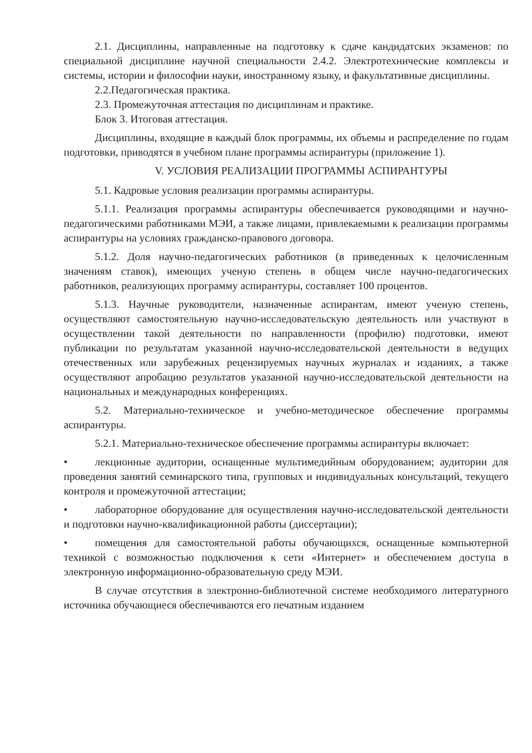2.1. Дисциплины, направленные на подготовку к сдаче кандидатских экзаменов: по специальной дисциплине научной специальности 2.4.2. Электротехнические комплексы и системы, истории и философии науки, иностранному языку, и факультативные дисциплины.
2.2.Педагогическая практика.
2.3. Промежуточная аттестация по дисциплинам и практике.
Блок 3. Итоговая аттестация.
Дисциплины, входящие в каждый блок программы, их объемы и распределение по годам подготовки, приводятся в учебном плане программы аспирантуры (приложение 1).
V. УСЛОВИЯ РЕАЛИЗАЦИИ ПРОГРАММЫ АСПИРАНТУРЫ
5.1. Кадровые условия реализации программы аспирантуры.
5.1.1. Реализация программы аспирантуры обеспечивается руководящими и научно-педагогическими работниками МЭИ, а также лицами, привлекаемыми к реализации программы аспирантуры на условиях гражданско-правового договора.
5.1.2. Доля научно-педагогических работников (в приведенных к целочисленным значениям ставок), имеющих ученую степень в общем числе научно-педагогических работников, реализующих программу аспирантуры, составляет 100 процентов.
5.1.3. Научные руководители, назначенные аспирантам, имеют ученую степень, осуществляют самостоятельную научно-исследовательскую деятельность или участвуют в осуществлении такой деятельности по направленности (профилю) подготовки, имеют публикации по результатам указанной научно-исследовательской деятельности в ведущих отечественных или зарубежных рецензируемых научных журналах и изданиях, а также осуществляют апробацию результатов указанной научно-исследовательской деятельности на национальных и международных конференциях.
5.2. Материально-техническое и учебно-методическое обеспечение программы аспирантуры.
5.2.1. Материально-техническое обеспечение программы аспирантуры включает:
• лекционные аудитории, оснащенные мультимедийным оборудованием; аудитории для проведения занятий семинарского типа, групповых и индивидуальных консультаций, текущего контроля и промежуточной аттестации;
• лабораторное оборудование для осуществления научно-исследовательской деятельности и подготовки научно-квалификационной работы (диссертации);
• помещения для самостоятельной работы обучающихся, оснащенные компьютерной техникой с возможностью подключения к сети «Интернет» и обеспечением доступа в электронную информационно-образовательную среду МЭИ.
В случае отсутствия в электронно-библиотечной системе необходимого литературного источника обучающиеся обеспечиваются его печатным изданием